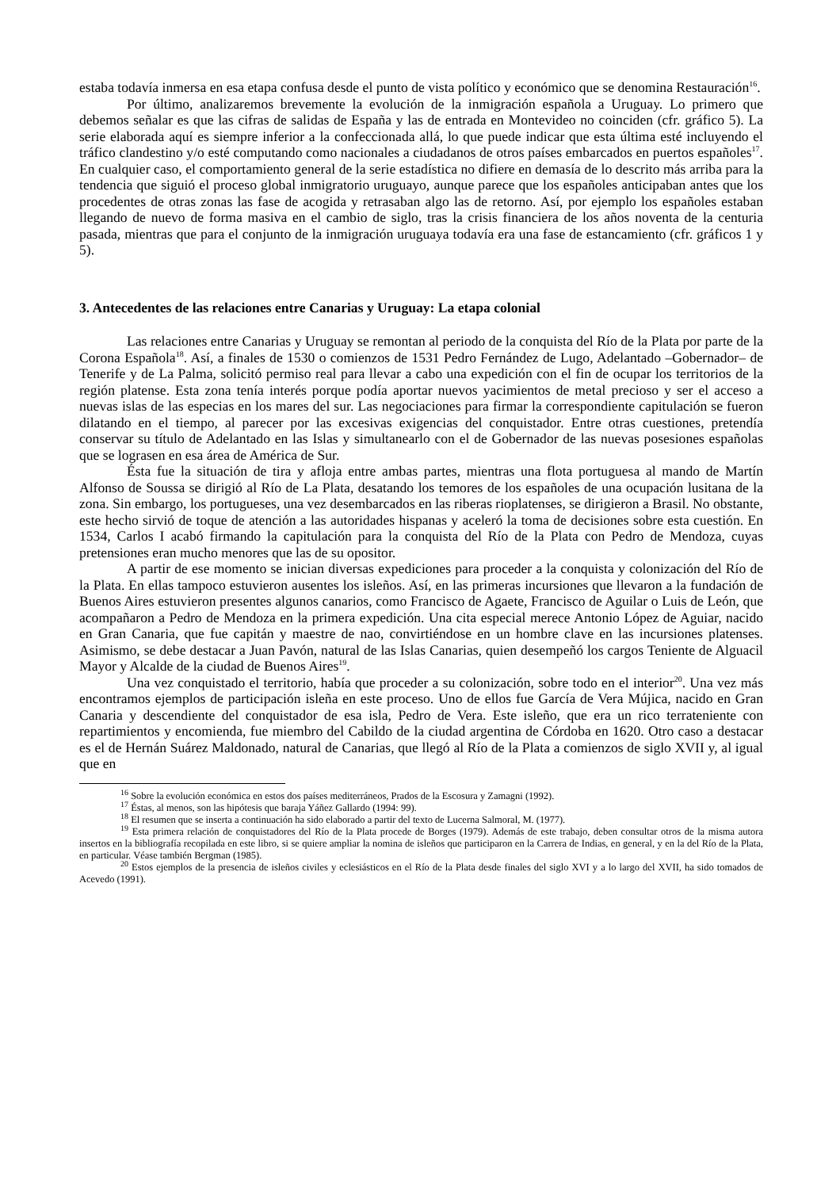estaba todavía inmersa en esa etapa confusa desde el punto de vista político y económico que se denomina Restauración<sup>16</sup>.
Por último, analizaremos brevemente la evolución de la inmigración española a Uruguay. Lo primero que debemos señalar es que las cifras de salidas de España y las de entrada en Montevideo no coinciden (cfr. gráfico 5). La serie elaborada aquí es siempre inferior a la confeccionada allá, lo que puede indicar que esta última esté incluyendo el tráfico clandestino y/o esté computando como nacionales a ciudadanos de otros países embarcados en puertos españoles<sup>17</sup>. En cualquier caso, el comportamiento general de la serie estadística no difiere en demasía de lo descrito más arriba para la tendencia que siguió el proceso global inmigratorio uruguayo, aunque parece que los españoles anticipaban antes que los procedentes de otras zonas las fase de acogida y retrasaban algo las de retorno. Así, por ejemplo los españoles estaban llegando de nuevo de forma masiva en el cambio de siglo, tras la crisis financiera de los años noventa de la centuria pasada, mientras que para el conjunto de la inmigración uruguaya todavía era una fase de estancamiento (cfr. gráficos 1 y 5).
3. Antecedentes de las relaciones entre Canarias y Uruguay: La etapa colonial
Las relaciones entre Canarias y Uruguay se remontan al periodo de la conquista del Río de la Plata por parte de la Corona Española<sup>18</sup>. Así, a finales de 1530 o comienzos de 1531 Pedro Fernández de Lugo, Adelantado –Gobernador– de Tenerife y de La Palma, solicitó permiso real para llevar a cabo una expedición con el fin de ocupar los territorios de la región platense. Esta zona tenía interés porque podía aportar nuevos yacimientos de metal precioso y ser el acceso a nuevas islas de las especias en los mares del sur. Las negociaciones para firmar la correspondiente capitulación se fueron dilatando en el tiempo, al parecer por las excesivas exigencias del conquistador. Entre otras cuestiones, pretendía conservar su título de Adelantado en las Islas y simultanearlo con el de Gobernador de las nuevas posesiones españolas que se lograsen en esa área de América de Sur.
Ésta fue la situación de tira y afloja entre ambas partes, mientras una flota portuguesa al mando de Martín Alfonso de Soussa se dirigió al Río de La Plata, desatando los temores de los españoles de una ocupación lusitana de la zona. Sin embargo, los portugueses, una vez desembarcados en las riberas rioplatenses, se dirigieron a Brasil. No obstante, este hecho sirvió de toque de atención a las autoridades hispanas y aceleró la toma de decisiones sobre esta cuestión. En 1534, Carlos I acabó firmando la capitulación para la conquista del Río de la Plata con Pedro de Mendoza, cuyas pretensiones eran mucho menores que las de su opositor.
A partir de ese momento se inician diversas expediciones para proceder a la conquista y colonización del Río de la Plata. En ellas tampoco estuvieron ausentes los isleños. Así, en las primeras incursiones que llevaron a la fundación de Buenos Aires estuvieron presentes algunos canarios, como Francisco de Agaete, Francisco de Aguilar o Luis de León, que acompañaron a Pedro de Mendoza en la primera expedición. Una cita especial merece Antonio López de Aguiar, nacido en Gran Canaria, que fue capitán y maestre de nao, convirtiéndose en un hombre clave en las incursiones platenses. Asimismo, se debe destacar a Juan Pavón, natural de las Islas Canarias, quien desempeñó los cargos Teniente de Alguacil Mayor y Alcalde de la ciudad de Buenos Aires<sup>19</sup>.
Una vez conquistado el territorio, había que proceder a su colonización, sobre todo en el interior<sup>20</sup>. Una vez más encontramos ejemplos de participación isleña en este proceso. Uno de ellos fue García de Vera Mújica, nacido en Gran Canaria y descendiente del conquistador de esa isla, Pedro de Vera. Este isleño, que era un rico terrateniente con repartimientos y encomienda, fue miembro del Cabildo de la ciudad argentina de Córdoba en 1620. Otro caso a destacar es el de Hernán Suárez Maldonado, natural de Canarias, que llegó al Río de la Plata a comienzos de siglo XVII y, al igual que en
<sup>16</sup> Sobre la evolución económica en estos dos países mediterráneos, Prados de la Escosura y Zamagni (1992).
<sup>17</sup> Éstas, al menos, son las hipótesis que baraja Yáñez Gallardo (1994: 99).
<sup>18</sup> El resumen que se inserta a continuación ha sido elaborado a partir del texto de Lucerna Salmoral, M. (1977).
<sup>19</sup> Esta primera relación de conquistadores del Río de la Plata procede de Borges (1979). Además de este trabajo, deben consultar otros de la misma autora insertos en la bibliografía recopilada en este libro, si se quiere ampliar la nomina de isleños que participaron en la Carrera de Indias, en general, y en la del Río de la Plata, en particular. Véase también Bergman (1985).
<sup>20</sup> Estos ejemplos de la presencia de isleños civiles y eclesiásticos en el Río de la Plata desde finales del siglo XVI y a lo largo del XVII, ha sido tomados de Acevedo (1991).